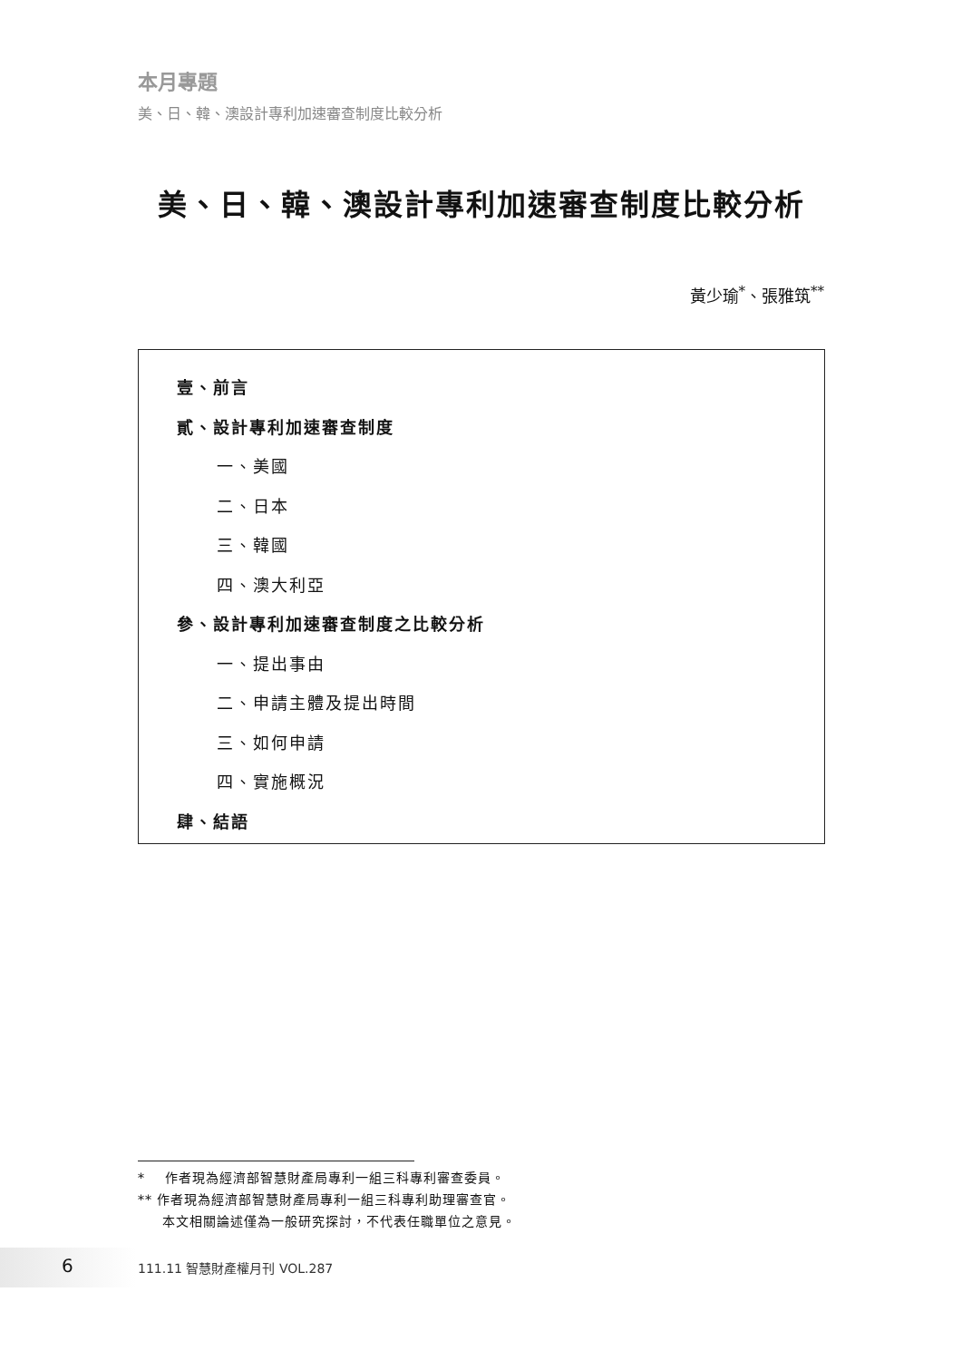本月專題
美、日、韓、澳設計專利加速審查制度比較分析
美、日、韓、澳設計專利加速審查制度比較分析
黃少瑜<sup>*</sup>、張雅筑<sup>**</sup>
壹、前言
貳、設計專利加速審查制度
一、美國
二、日本
三、韓國
四、澳大利亞
參、設計專利加速審查制度之比較分析
一、提出事由
二、申請主體及提出時間
三、如何申請
四、實施概況
肆、結語
* 作者現為經濟部智慧財產局專利一組三科專利審查委員。
** 作者現為經濟部智慧財產局專利一組三科專利助理審查官。
本文相關論述僅為一般研究探討，不代表任職單位之意見。
6 111.11 智慧財產權月刊 VOL.287